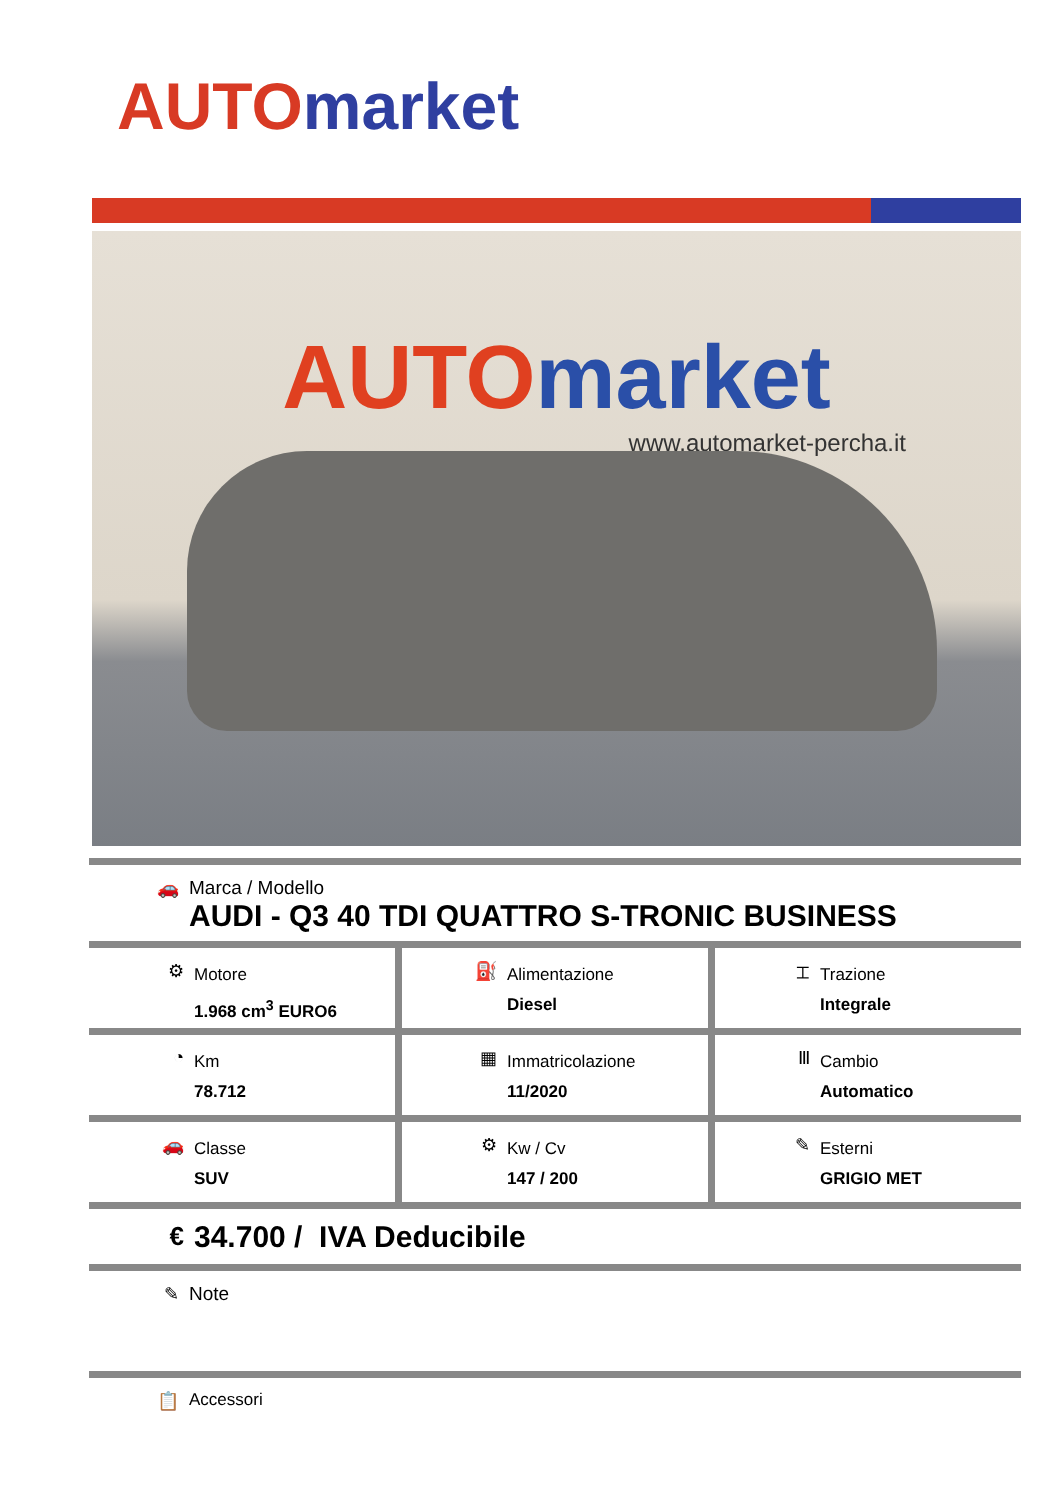AUTO market
AUTO market
www.automarket-percha.it
🚗 Marca / Modello
AUDI - Q3 40 TDI QUATTRO S-TRONIC BUSINESS
⚙
Motore
1.968 cm<sup>3</sup> EURO6
⛽
Alimentazione
Diesel
⌶
Trazione
Integrale
◔
Km
78.712
▦
Immatricolazione
11/2020
Ⅲ
Cambio
Automatico
🚗
Classe
SUV
⚙
Kw / Cv
147 / 200
✎
Esterni
GRIGIO MET
€
34.700 / IVA Deducibile
✎ Note
📋 Accessori